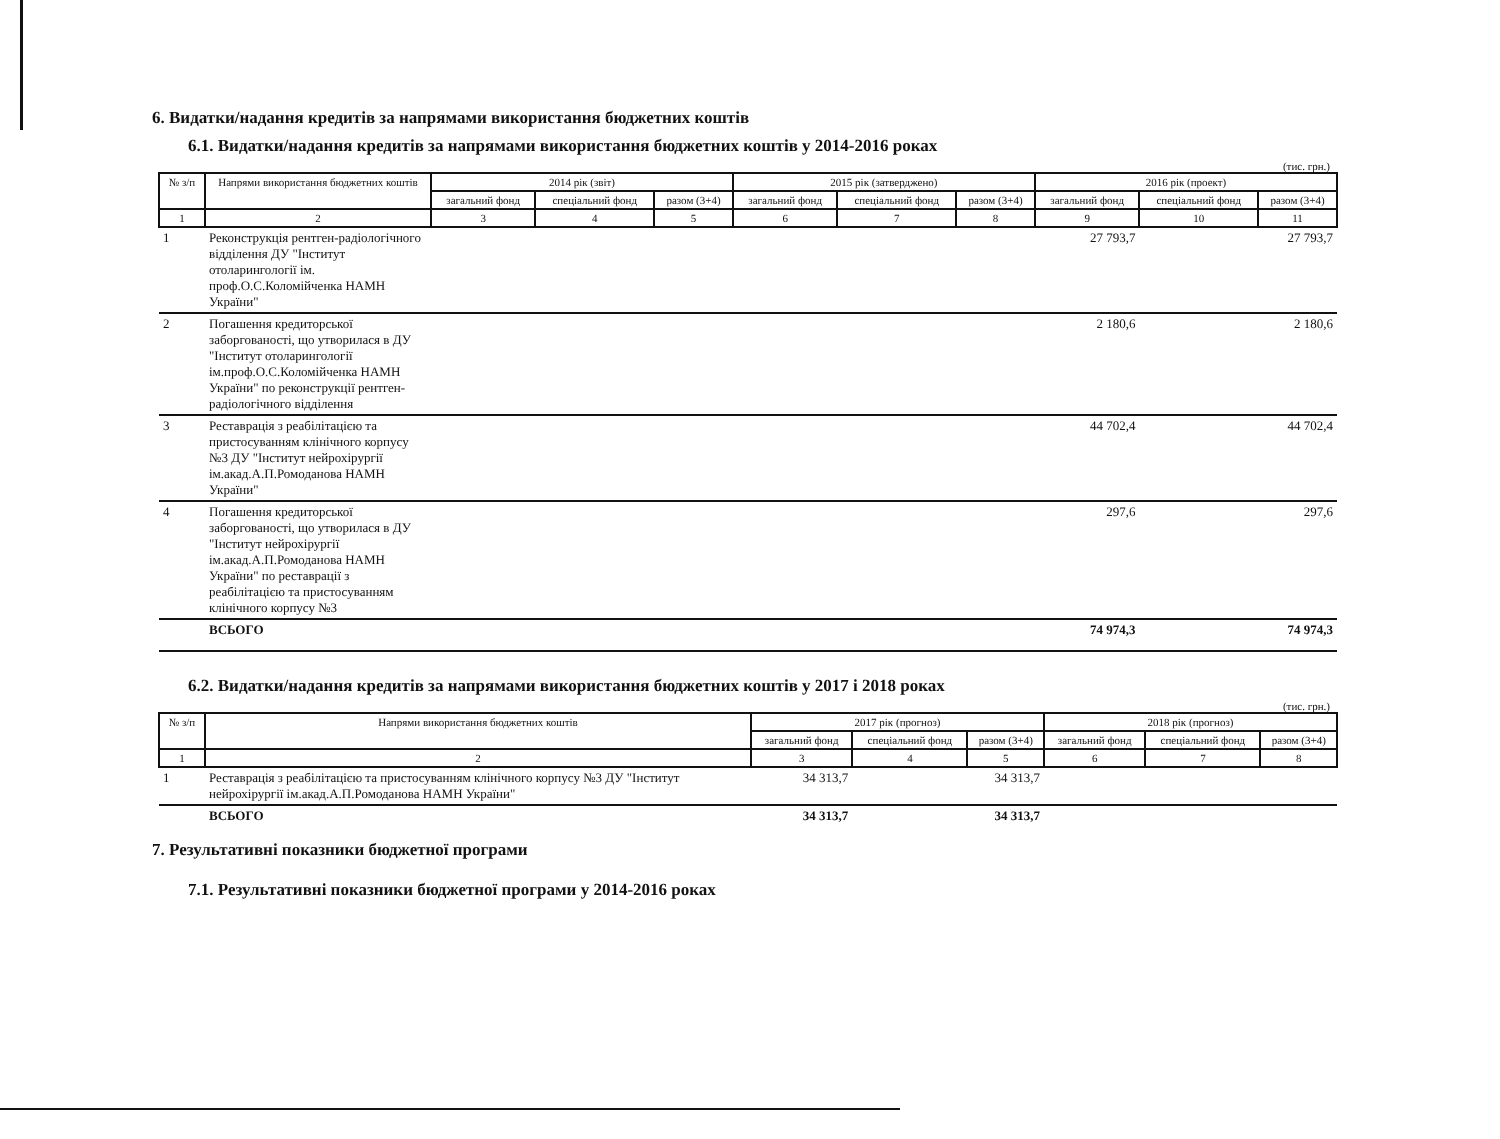6. Видатки/надання кредитів за напрямами використання бюджетних коштів
6.1. Видатки/надання кредитів за напрямами використання бюджетних коштів у 2014-2016 роках
(тис. грн.)
| № з/п | Напрями використання бюджетних коштів | 2014 рік (звіт) | | | 2015 рік (затверджено) | | | 2016 рік (проект) | | |
| --- | --- | --- | --- | --- | --- | --- | --- | --- | --- | --- |
| | | загальний фонд | спеціальний фонд | разом (3+4) | загальний фонд | спеціальний фонд | разом (3+4) | загальний фонд | спеціальний фонд | разом (3+4) |
| 1 | 2 | 3 | 4 | 5 | 6 | 7 | 8 | 9 | 10 | 11 |
| 1 | Реконструкція рентген-радіологічного відділення ДУ "Інститут отоларингології ім. проф.О.С.Коломійченка НАМН України" | | | | | | | 27 793,7 | | 27 793,7 |
| 2 | Погашення кредиторської заборгованості, що утворилася в ДУ "Інститут отоларингології ім.проф.О.С.Коломійченка НАМН України" по реконструкції рентген-радіологічного відділення | | | | | | | 2 180,6 | | 2 180,6 |
| 3 | Реставрація з реабілітацією та пристосуванням клінічного корпусу №3 ДУ "Інститут нейрохірургії ім.акад.А.П.Ромоданова НАМН України" | | | | | | | 44 702,4 | | 44 702,4 |
| 4 | Погашення кредиторської заборгованості, що утворилася в ДУ "Інститут нейрохірургії ім.акад.А.П.Ромоданова НАМН України" по реставрації з реабілітацією та пристосуванням клінічного корпусу №3 | | | | | | | 297,6 | | 297,6 |
| | ВСЬОГО | | | | | | | 74 974,3 | | 74 974,3 |
6.2. Видатки/надання кредитів за напрямами використання бюджетних коштів у 2017 і 2018 роках
(тис. грн.)
| № з/п | Напрями використання бюджетних коштів | 2017 рік (прогноз) | | | 2018 рік (прогноз) | | |
| --- | --- | --- | --- | --- | --- | --- | --- |
| | | загальний фонд | спеціальний фонд | разом (3+4) | загальний фонд | спеціальний фонд | разом (3+4) |
| 1 | 2 | 3 | 4 | 5 | 6 | 7 | 8 |
| 1 | Реставрація з реабілітацією та пристосуванням клінічного корпусу №3 ДУ "Інститут нейрохірургії ім.акад.А.П.Ромоданова НАМН України" | 34 313,7 | | 34 313,7 | | | |
| | ВСЬОГО | 34 313,7 | | 34 313,7 | | | |
7. Результативні показники бюджетної програми
7.1. Результативні показники бюджетної програми у 2014-2016 роках